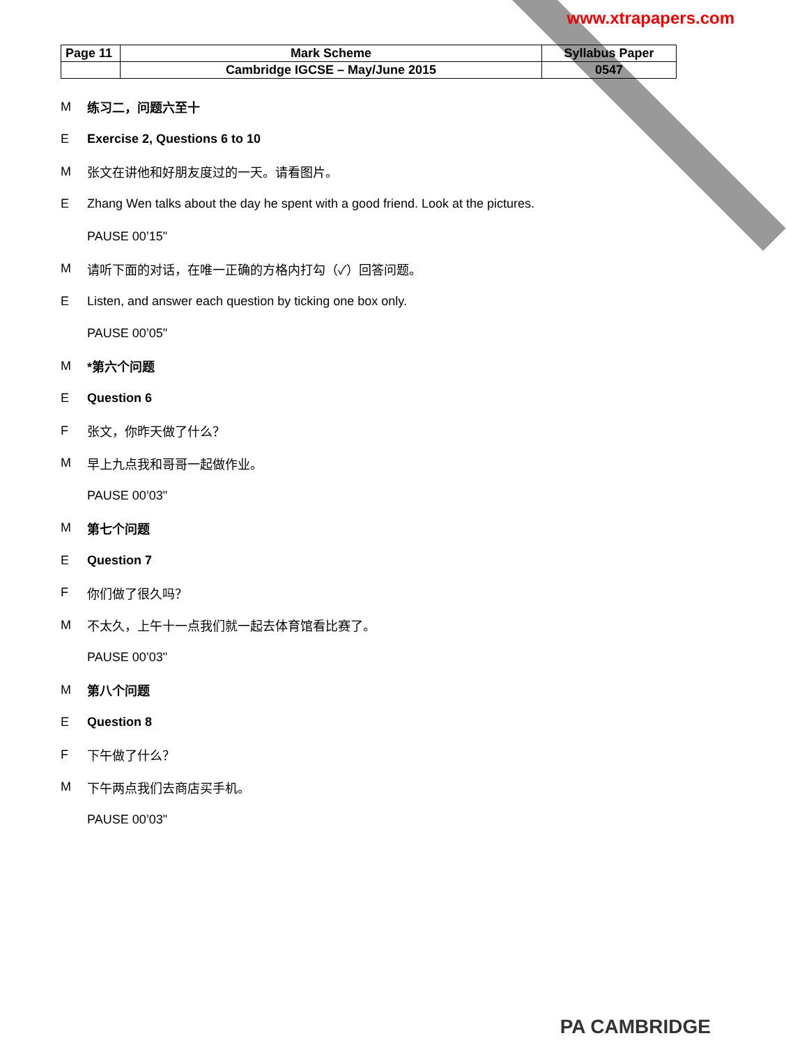www.xtrapapers.com
| Page 11 | Mark Scheme | Syllabus Paper |
| | Cambridge IGCSE – May/June 2015 | 0547 |
M练习二，问题六至十
E Exercise 2, Questions 6 to 10
M张文在讲他和好朋友度过的一天。请看图片。
E Zhang Wen talks about the day he spent with a good friend. Look at the pictures.
PAUSE 00’15"
M请听下面的对话，在唯一正确的方格内打勾（✓）回答问题。
E Listen, and answer each question by ticking one box only.
PAUSE 00’05"
M *第六个问题
E Question 6
F张文，你昨天做了什么？
M早上九点我和哥哥一起做作业。
PAUSE 00’03"
M第七个问题
E Question 7
F你们做了很久吗？
M不太久，上午十一点我们就一起去体育馆看比赛了。
PAUSE 00’03"
M第八个问题
E Question 8
F下午做了什么？
M下午两点我们去商店买手机。
PAUSE 00’03"
PA CAMBRIDGE